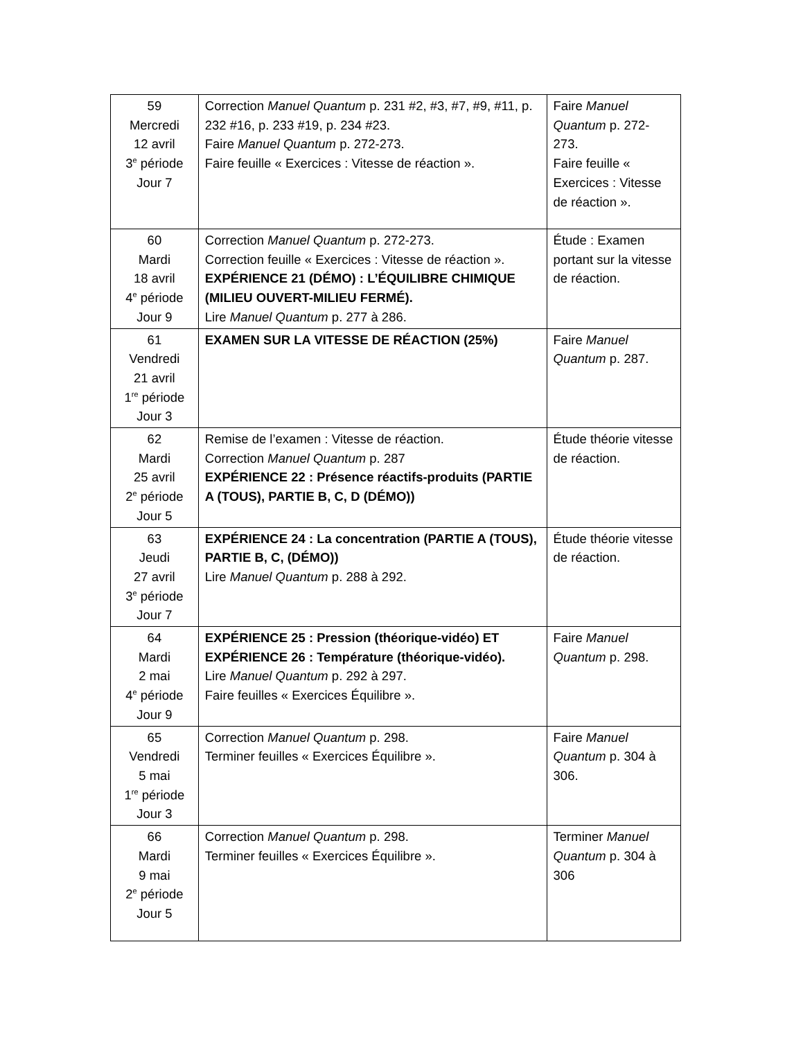| 59 Mercredi 12 avril 3<sup>e</sup> période Jour 7 | Correction Manuel Quantum p. 231 #2, #3, #7, #9, #11, p. 232 #16, p. 233 #19, p. 234 #23. Faire Manuel Quantum p. 272-273. Faire feuille « Exercices : Vitesse de réaction ». | Faire Manuel Quantum p. 272-273. Faire feuille « Exercices : Vitesse de réaction ». |
| 60 Mardi 18 avril 4<sup>e</sup> période Jour 9 | Correction Manuel Quantum p. 272-273. Correction feuille « Exercices : Vitesse de réaction ». EXPÉRIENCE 21 (DÉMO) : L’ÉQUILIBRE CHIMIQUE (MILIEU OUVERT-MILIEU FERMÉ). Lire Manuel Quantum p. 277 à 286. | Étude : Examen portant sur la vitesse de réaction. |
| 61 Vendredi 21 avril 1<sup>re</sup> période Jour 3 | EXAMEN SUR LA VITESSE DE RÉACTION (25%) | Faire Manuel Quantum p. 287. |
| 62 Mardi 25 avril 2<sup>e</sup> période Jour 5 | Remise de l’examen : Vitesse de réaction. Correction Manuel Quantum p. 287 EXPÉRIENCE 22 : Présence réactifs-produits (PARTIE A (TOUS), PARTIE B, C, D (DÉMO)) | Étude théorie vitesse de réaction. |
| 63 Jeudi 27 avril 3<sup>e</sup> période Jour 7 | EXPÉRIENCE 24 : La concentration (PARTIE A (TOUS), PARTIE B, C, (DÉMO)) Lire Manuel Quantum p. 288 à 292. | Étude théorie vitesse de réaction. |
| 64 Mardi 2 mai 4<sup>e</sup> période Jour 9 | EXPÉRIENCE 25 : Pression (théorique-vidéo) ET EXPÉRIENCE 26 : Température (théorique-vidéo). Lire Manuel Quantum p. 292 à 297. Faire feuilles « Exercices Équilibre ». | Faire Manuel Quantum p. 298. |
| 65 Vendredi 5 mai 1<sup>re</sup> période Jour 3 | Correction Manuel Quantum p. 298. Terminer feuilles « Exercices Équilibre ». | Faire Manuel Quantum p. 304 à 306. |
| 66 Mardi 9 mai 2<sup>e</sup> période Jour 5 | Correction Manuel Quantum p. 298. Terminer feuilles « Exercices Équilibre ». | Terminer Manuel Quantum p. 304 à 306 |